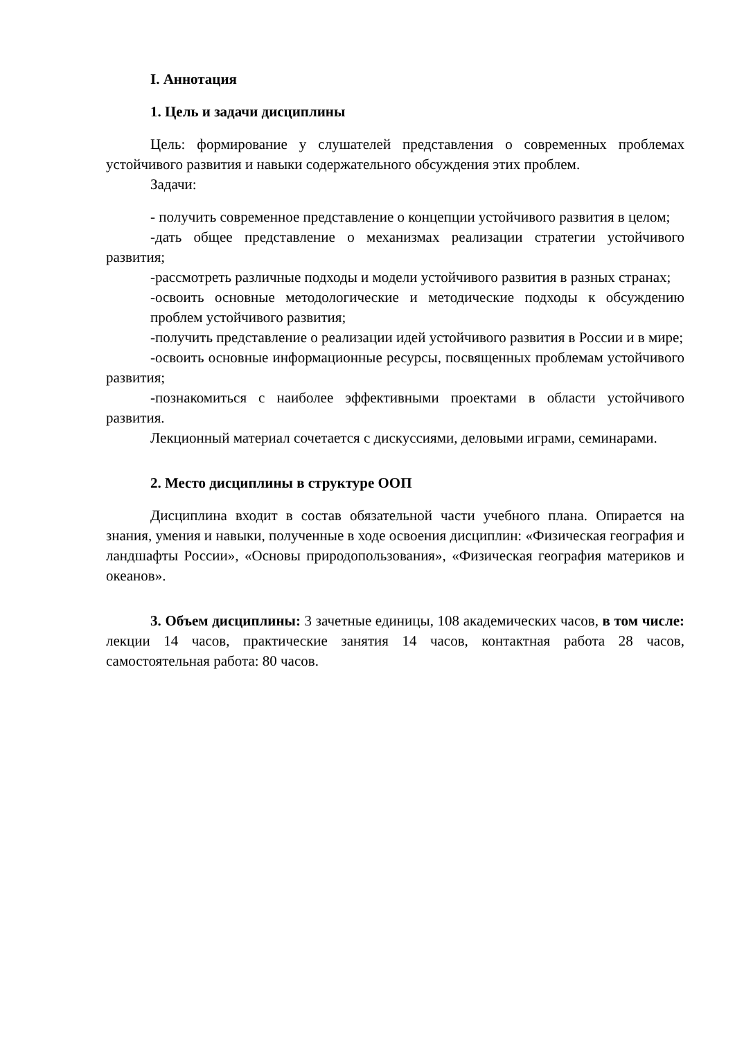I. Аннотация
1. Цель и задачи дисциплины
Цель: формирование у слушателей представления о современных проблемах устойчивого развития и навыки содержательного обсуждения этих проблем.
Задачи:
- получить современное представление о концепции устойчивого развития в целом;
-дать общее представление о механизмах реализации стратегии устойчивого развития;
-рассмотреть различные подходы и модели устойчивого развития в разных странах;
-освоить основные методологические и методические подходы к обсуждению проблем устойчивого развития;
-получить представление о реализации идей устойчивого развития в России и в мире;
-освоить основные информационные ресурсы, посвященных проблемам устойчивого развития;
-познакомиться с наиболее эффективными проектами в области устойчивого развития.
Лекционный материал сочетается с дискуссиями, деловыми играми, семинарами.
2. Место дисциплины в структуре ООП
Дисциплина входит в состав обязательной части учебного плана. Опирается на знания, умения и навыки, полученные в ходе освоения дисциплин: «Физическая география и ландшафты России», «Основы природопользования», «Физическая география материков и океанов».
3. Объем дисциплины: 3 зачетные единицы, 108 академических часов, в том числе: лекции 14 часов, практические занятия 14 часов, контактная работа 28 часов, самостоятельная работа: 80 часов.